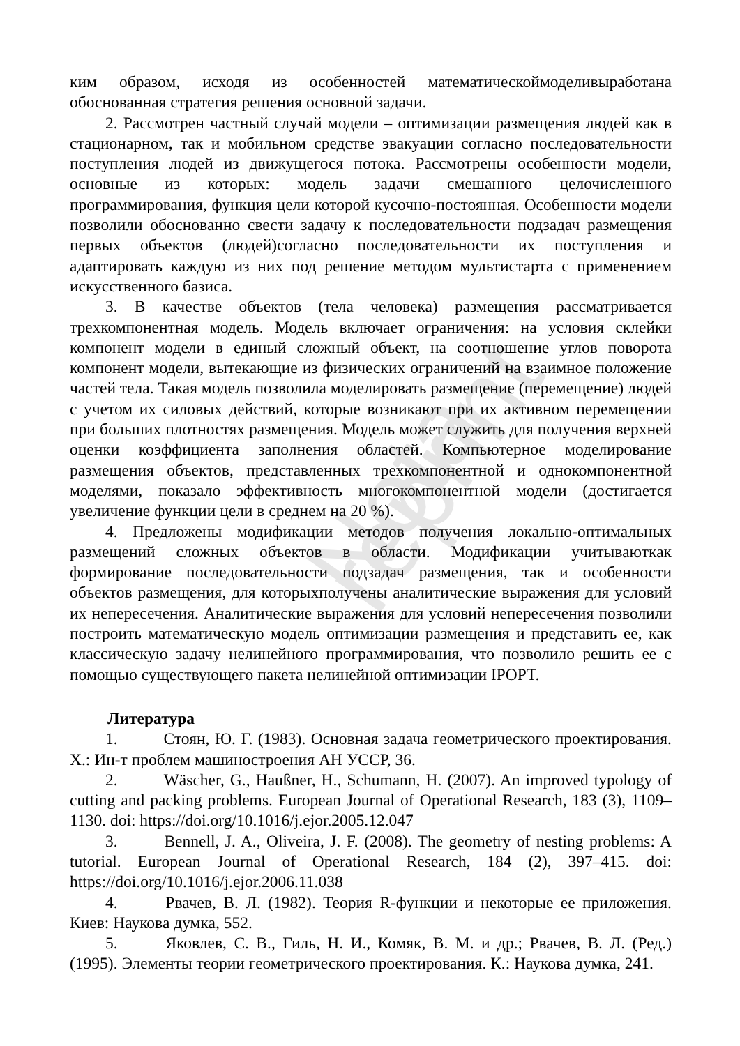Nota reprint
ким образом, исходя из особенностей математическоймоделивыработана обоснованная стратегия решения основной задачи.
2. Рассмотрен частный случай модели – оптимизации размещения людей как в стационарном, так и мобильном средстве эвакуации согласно последовательности поступления людей из движущегося потока. Рассмотрены особенности модели, основные из которых: модель задачи смешанного целочисленного программирования, функция цели которой кусочно-постоянная. Особенности модели позволили обоснованно свести задачу к последовательности подзадач размещения первых объектов (людей)согласно последовательности их поступления и адаптировать каждую из них под решение методом мультистарта с применением искусственного базиса.
3. В качестве объектов (тела человека) размещения рассматривается трехкомпонентная модель. Модель включает ограничения: на условия склейки компонент модели в единый сложный объект, на соотношение углов поворота компонент модели, вытекающие из физических ограничений на взаимное положение частей тела. Такая модель позволила моделировать размещение (перемещение) людей с учетом их силовых действий, которые возникают при их активном перемещении при больших плотностях размещения. Модель может служить для получения верхней оценки коэффициента заполнения областей. Компьютерное моделирование размещения объектов, представленных трехкомпонентной и однокомпонентной моделями, показало эффективность многокомпонентной модели (достигается увеличение функции цели в среднем на 20 %).
4. Предложены модификации методов получения локально-оптимальных размещений сложных объектов в области. Модификации учитываюткак формирование последовательности подзадач размещения, так и особенности объектов размещения, для которыхполучены аналитические выражения для условий их непересечения. Аналитические выражения для условий непересечения позволили построить математическую модель оптимизации размещения и представить ее, как классическую задачу нелинейного программирования, что позволило решить ее с помощью существующего пакета нелинейной оптимизации IPOPT.
Литература
1. Стоян, Ю. Г. (1983). Основная задача геометрического проектирования. Х.: Ин-т проблем машиностроения АН УССР, 36.
2. Wäscher, G., Haußner, H., Schumann, H. (2007). An improved typology of cutting and packing problems. European Journal of Operational Research, 183 (3), 1109–1130. doi: https://doi.org/10.1016/j.ejor.2005.12.047
3. Bennell, J. A., Oliveira, J. F. (2008). The geometry of nesting problems: A tutorial. European Journal of Operational Research, 184 (2), 397–415. doi: https://doi.org/10.1016/j.ejor.2006.11.038
4. Рвачев, В. Л. (1982). Теория R-функции и некоторые ее приложения. Киев: Наукова думка, 552.
5. Яковлев, С. В., Гиль, Н. И., Комяк, В. М. и др.; Рвачев, В. Л. (Ред.) (1995). Элементы теории геометрического проектирования. К.: Наукова думка, 241.